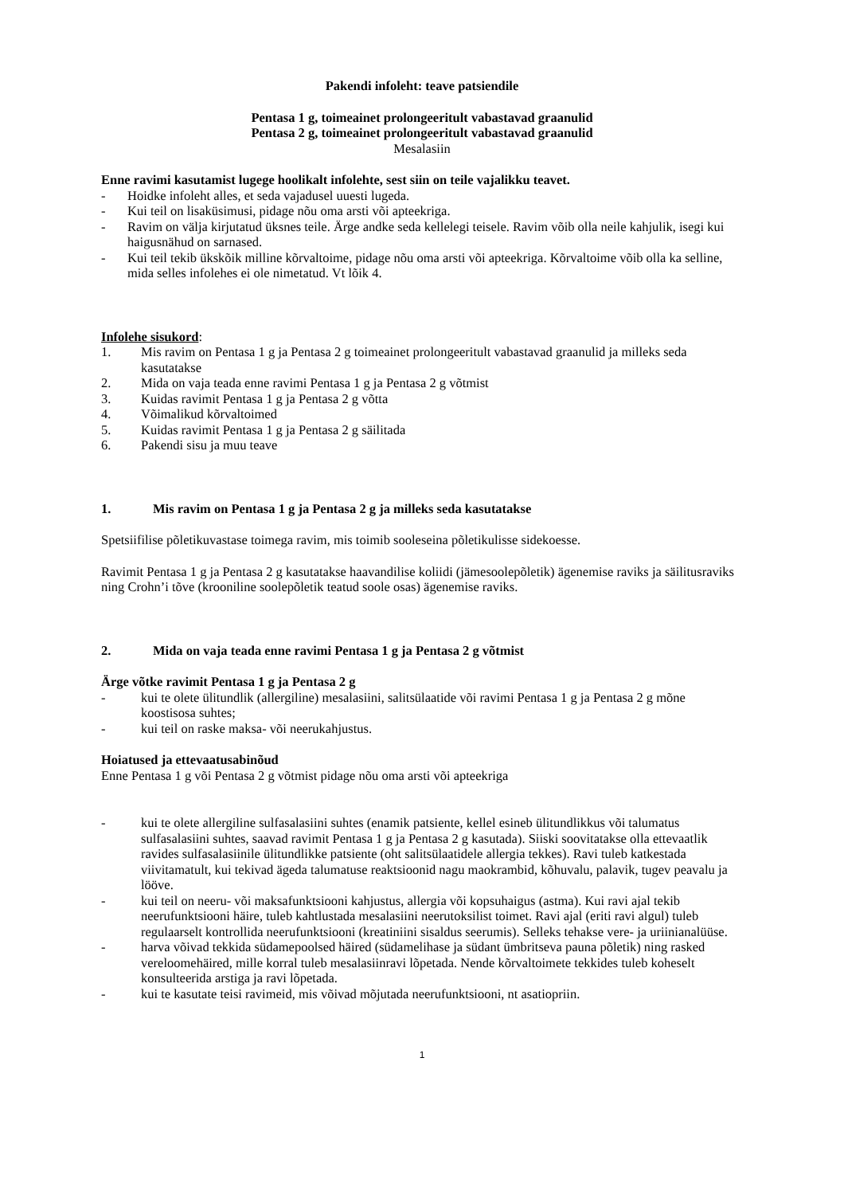Pakendi infoleht: teave patsiendile
Pentasa 1 g, toimeainet prolongeeritult vabastavad graanulid
Pentasa 2 g, toimeainet prolongeeritult vabastavad graanulid
Mesalasiin
Enne ravimi kasutamist lugege hoolikalt infolehte, sest siin on teile vajalikku teavet.
- Hoidke infoleht alles, et seda vajadusel uuesti lugeda.
- Kui teil on lisaküsimusi, pidage nõu oma arsti või apteekriga.
- Ravim on välja kirjutatud üksnes teile. Ärge andke seda kellelegi teisele. Ravim võib olla neile kahjulik, isegi kui haigusnähud on sarnased.
- Kui teil tekib ükskõik milline kõrvaltoime, pidage nõu oma arsti või apteekriga. Kõrvaltoime võib olla ka selline, mida selles infolehes ei ole nimetatud. Vt lõik 4.
Infolehe sisukord:
1. Mis ravim on Pentasa 1 g ja Pentasa 2 g toimeainet prolongeeritult vabastavad graanulid ja milleks seda kasutatakse
2. Mida on vaja teada enne ravimi Pentasa 1 g ja Pentasa 2 g võtmist
3. Kuidas ravimit Pentasa 1 g ja Pentasa 2 g võtta
4. Võimalikud kõrvaltoimed
5. Kuidas ravimit Pentasa 1 g ja Pentasa 2 g säilitada
6. Pakendi sisu ja muu teave
1. Mis ravim on Pentasa 1 g ja Pentasa 2 g ja milleks seda kasutatakse
Spetsiifilise põletikuvastase toimega ravim, mis toimib sooleseina põletikulisse sidekoesse.
Ravimit Pentasa 1 g ja Pentasa 2 g kasutatakse haavandilise koliidi (jämesoolepõletik) ägenemise raviks ja säilitusraviks ning Crohn’i tõve (krooniline soolepõletik teatud soole osas) ägenemise raviks.
2. Mida on vaja teada enne ravimi Pentasa 1 g ja Pentasa 2 g võtmist
Ärge võtke ravimit Pentasa 1 g ja Pentasa 2 g
- kui te olete ülitundlik (allergiline) mesalasiini, salitsülaatide või ravimi Pentasa 1 g ja Pentasa 2 g mõne koostisosa suhtes;
- kui teil on raske maksa- või neerukahjustus.
Hoiatused ja ettevaatusabinõud
Enne Pentasa 1 g või Pentasa 2 g võtmist pidage nõu oma arsti või apteekriga
- kui te olete allergiline sulfasalasiini suhtes (enamik patsiente, kellel esineb ülitundlikkus või talumatus sulfasalasiini suhtes, saavad ravimit Pentasa 1 g ja Pentasa 2 g kasutada). Siiski soovitatakse olla ettevaatlik ravides sulfasalasiinile ülitundlikke patsiente (oht salitsülaatidele allergia tekkes). Ravi tuleb katkestada viivitamatult, kui tekivad ägeda talumatuse reaktsioonid nagu maokrambid, kõhuvalu, palavik, tugev peavalu ja lööve.
- kui teil on neeru- või maksafunktsiooni kahjustus, allergia või kopsuhaigus (astma). Kui ravi ajal tekib neerufunktsiooni häire, tuleb kahtlustada mesalasiini neerutoksilist toimet. Ravi ajal (eriti ravi algul) tuleb regulaarselt kontrollida neerufunktsiooni (kreatiniini sisaldus seerumis). Selleks tehakse vere- ja uriinianalüüse.
- harva võivad tekkida südamepoolsed häired (südamelihase ja südant ümbritseva pauna põletik) ning rasked vereloomehäired, mille korral tuleb mesalasiinravi lõpetada. Nende kõrvaltoimete tekkides tuleb koheselt konsulteerida arstiga ja ravi lõpetada.
- kui te kasutate teisi ravimeid, mis võivad mõjutada neerufunktsiooni, nt asatiopriin.
1